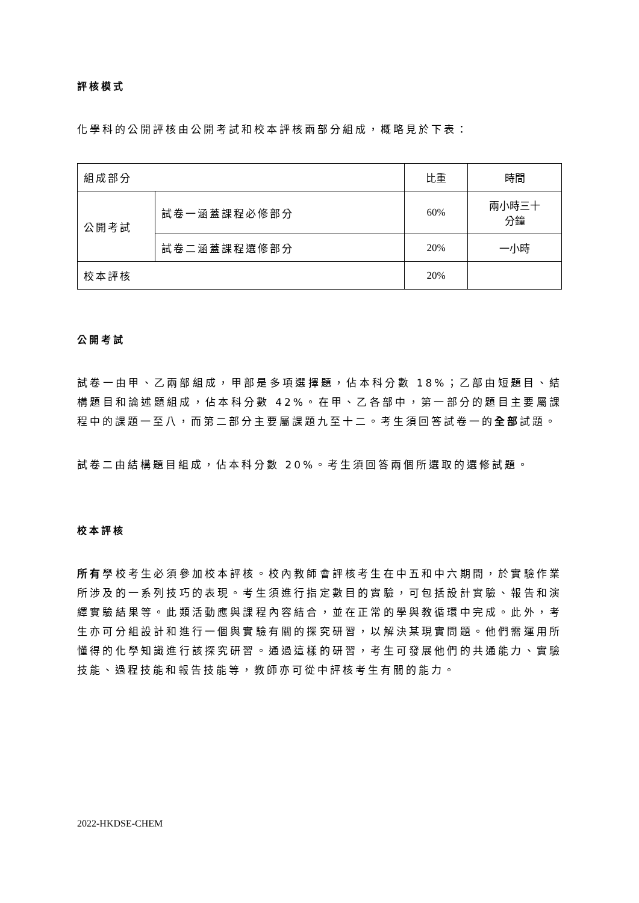評核模式
化學科的公開評核由公開考試和校本評核兩部分組成，概略見於下表：
| 組成部分 | | 比重 | 時間 |
| 公開考試 | 試卷一涵蓋課程必修部分 | 60% | 兩小時三十 分鐘 |
| | 試卷二涵蓋課程選修部分 | 20% | 一小時 |
| 校本評核 | | 20% | |
公開考試
試卷一由甲、乙兩部組成，甲部是多項選擇題，佔本科分數 18%；乙部由短題目、結構題目和論述題組成，佔本科分數 42%。在甲、乙各部中，第一部分的題目主要屬課程中的課題一至八，而第二部分主要屬課題九至十二。考生須回答試卷一的全部試題。
試卷二由結構題目組成，佔本科分數 20%。考生須回答兩個所選取的選修試題。
校本評核
所有學校考生必須參加校本評核。校內教師會評核考生在中五和中六期間，於實驗作業所涉及的一系列技巧的表現。考生須進行指定數目的實驗，可包括設計實驗、報告和演繹實驗結果等。此類活動應與課程內容結合，並在正常的學與教循環中完成。此外，考生亦可分組設計和進行一個與實驗有關的探究研習，以解決某現實問題。他們需運用所懂得的化學知識進行該探究研習。通過這樣的研習，考生可發展他們的共通能力、實驗技能、過程技能和報告技能等，教師亦可從中評核考生有關的能力。
2022-HKDSE-CHEM